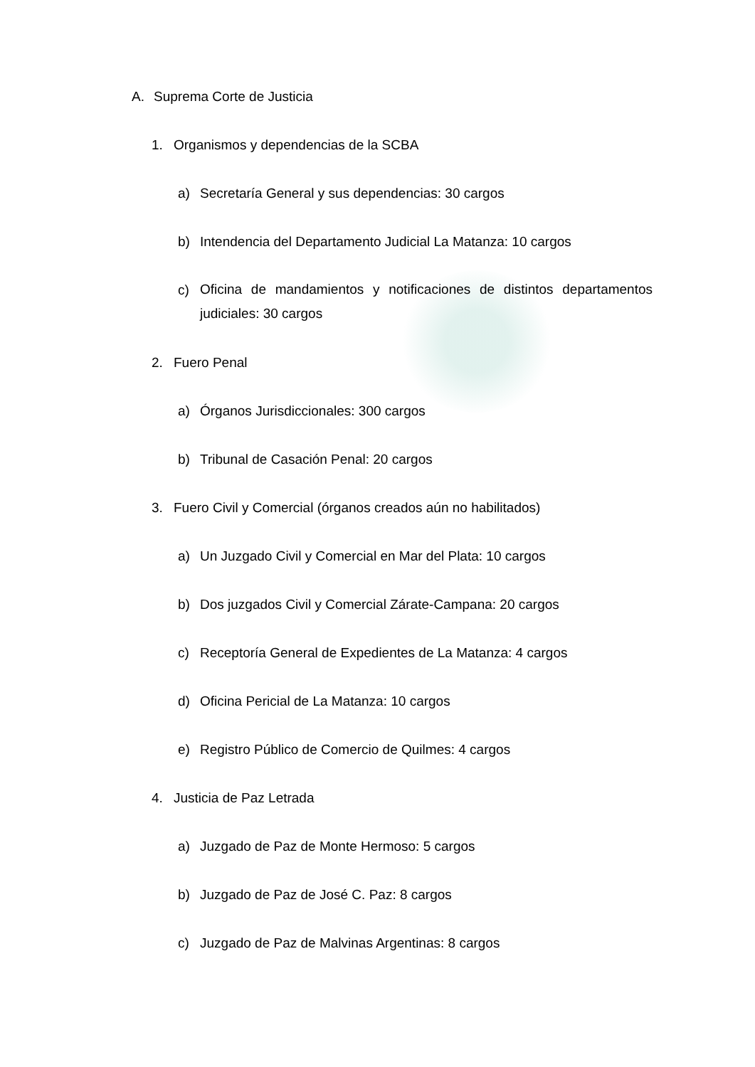A. Suprema Corte de Justicia
1. Organismos y dependencias de la SCBA
a) Secretaría General y sus dependencias: 30 cargos
b) Intendencia del Departamento Judicial La Matanza: 10 cargos
c) Oficina de mandamientos y notificaciones de distintos departamentos judiciales: 30 cargos
2. Fuero Penal
a) Órganos Jurisdiccionales: 300 cargos
b) Tribunal de Casación Penal: 20 cargos
3. Fuero Civil y Comercial (órganos creados aún no habilitados)
a) Un Juzgado Civil y Comercial en Mar del Plata: 10 cargos
b) Dos juzgados Civil y Comercial Zárate-Campana: 20 cargos
c) Receptoría General de Expedientes de La Matanza: 4 cargos
d) Oficina Pericial de La Matanza: 10 cargos
e) Registro Público de Comercio de Quilmes: 4 cargos
4. Justicia de Paz Letrada
a) Juzgado de Paz de Monte Hermoso: 5 cargos
b) Juzgado de Paz de José C. Paz: 8 cargos
c) Juzgado de Paz de Malvinas Argentinas: 8 cargos